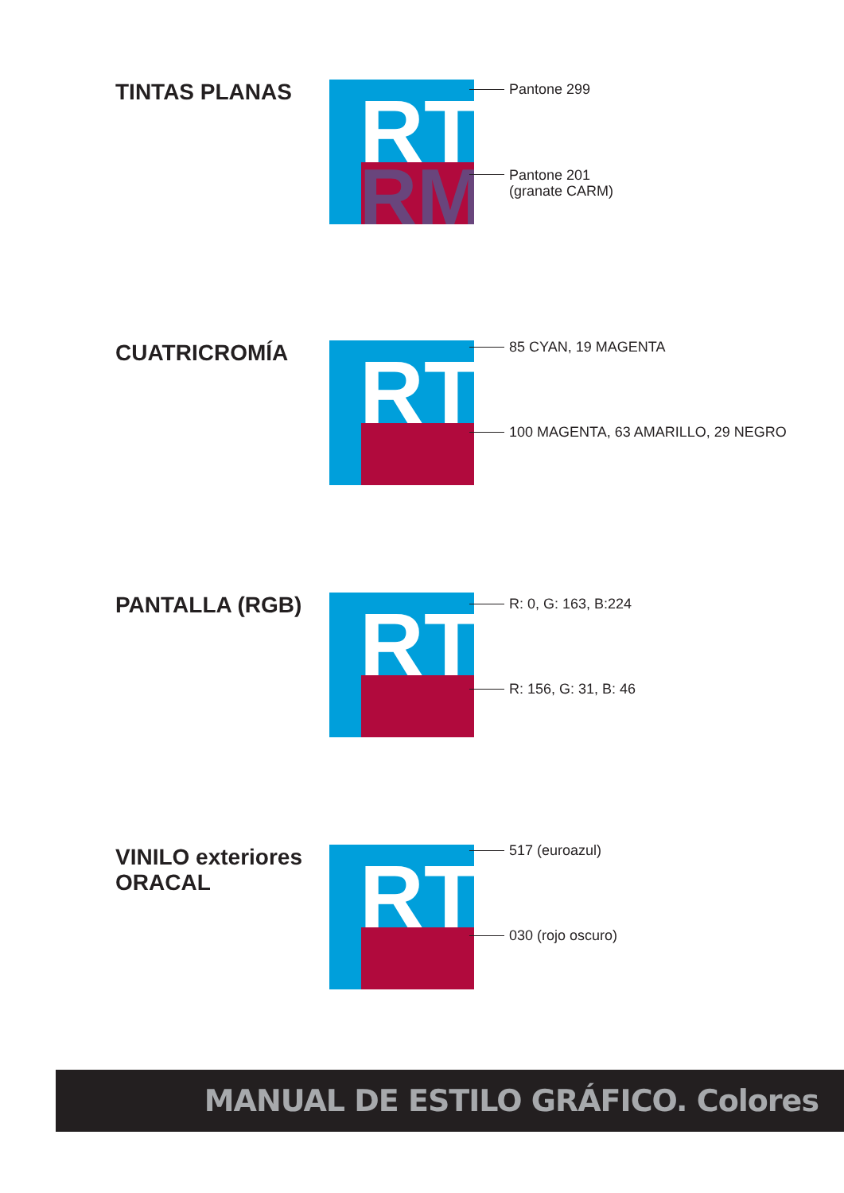TINTAS PLANAS
RT
RM
Pantone 299
Pantone 201
(granate CARM)
CUATRICROMÍA
RT
85 CYAN, 19 MAGENTA
100 MAGENTA, 63 AMARILLO, 29 NEGRO
PANTALLA (RGB)
RT
R: 0, G: 163, B:224
R: 156, G: 31, B: 46
VINILO exteriores
ORACAL
RT
517 (euroazul)
030 (rojo oscuro)
MANUAL DE ESTILO GRÁFICO. Colores